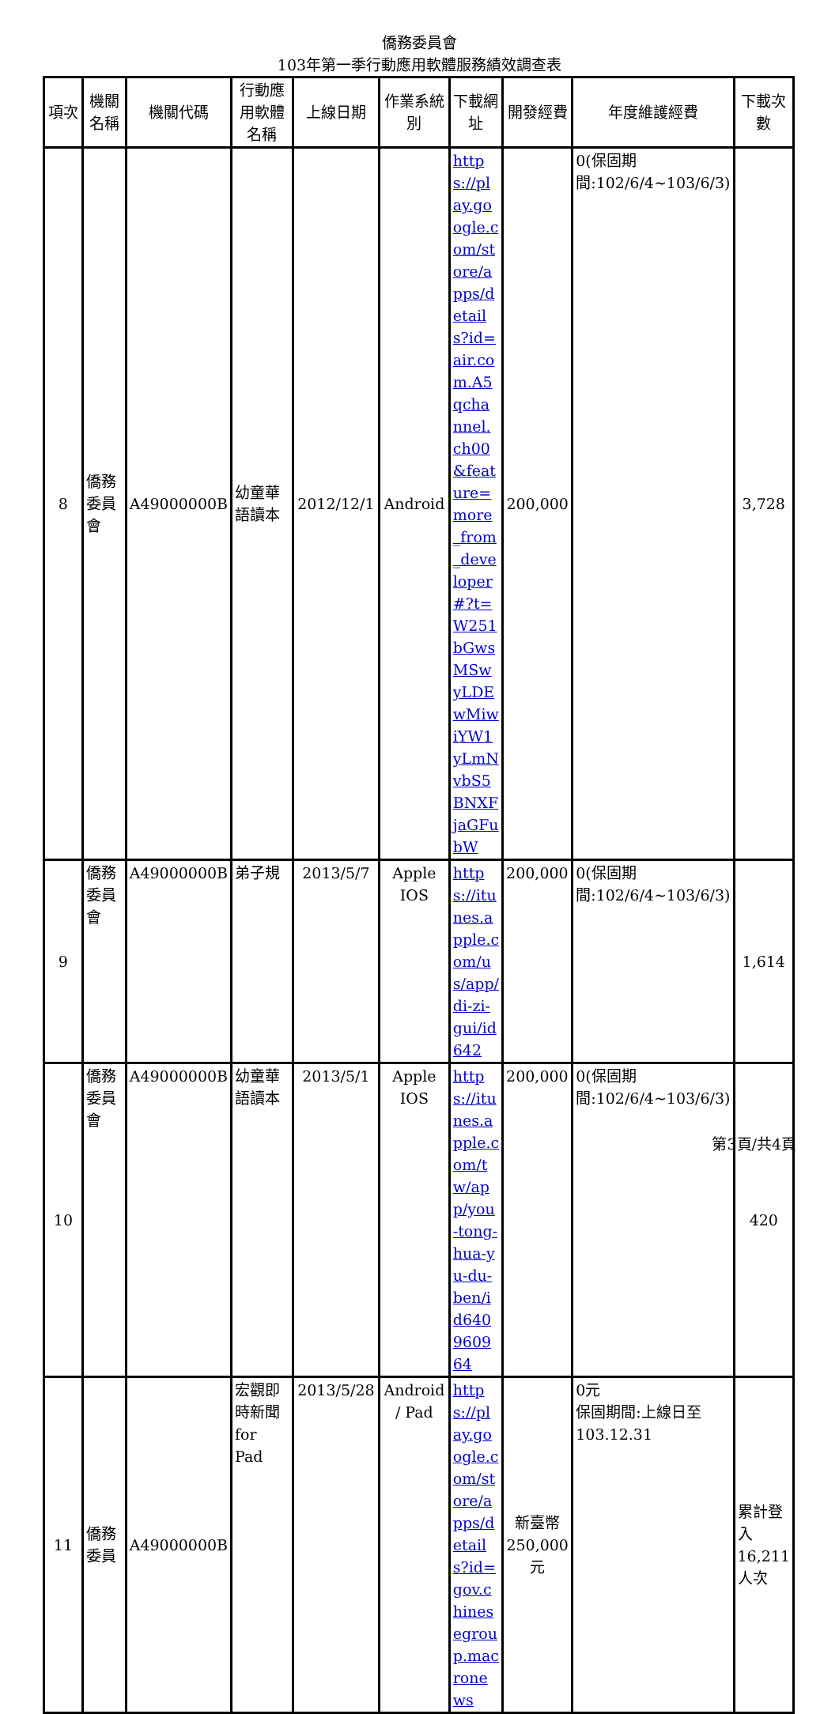僑務委員會
103年第一季行動應用軟體服務績效調查表
| 項次 | 機關名稱 | 機關代碼 | 行動應用軟體名稱 | 上線日期 | 作業系統別 | 下載網址 | 開發經費 | 年度維護經費 | 下載次數 |
| --- | --- | --- | --- | --- | --- | --- | --- | --- | --- |
| 8 | 僑務委員會 | A49000000B | 幼童華語讀本 | 2012/12/1 | Android | https://play.google.com/store/apps/details?id=air.com.A5qchannel.ch00&feature=more_from_developer#?t=W251bGwsMSwyLDEwMiwiYW1yLmNvbS5BNXFjaGFubW | 200,000 | 0(保固期間:102/6/4~103/6/3) | 3,728 |
| 9 | 僑務委員會 | A49000000B | 弟子規 | 2013/5/7 | Apple IOS | https://itunes.apple.com/us/app/di-zi-gui/id642 | 200,000 | 0(保固期間:102/6/4~103/6/3) | 1,614 |
| 10 | 僑務委員會 | A49000000B | 幼童華語讀本 | 2013/5/1 | Apple IOS | https://itunes.apple.com/tw/app/you-tong-hua-yu-du-ben/id640960964 | 200,000 | 0(保固期間:102/6/4~103/6/3) | 420 |
| 11 | 僑務委員 | A49000000B | 宏觀即時新聞 for Pad | 2013/5/28 | Android / Pad | https://play.google.com/store/apps/details?id=gov.chinesegroup.macronews | 新臺幣250,000元 | 0元 保固期間:上線日至103.12.31 | 累計登入16,211人次 |
第3頁/共4頁